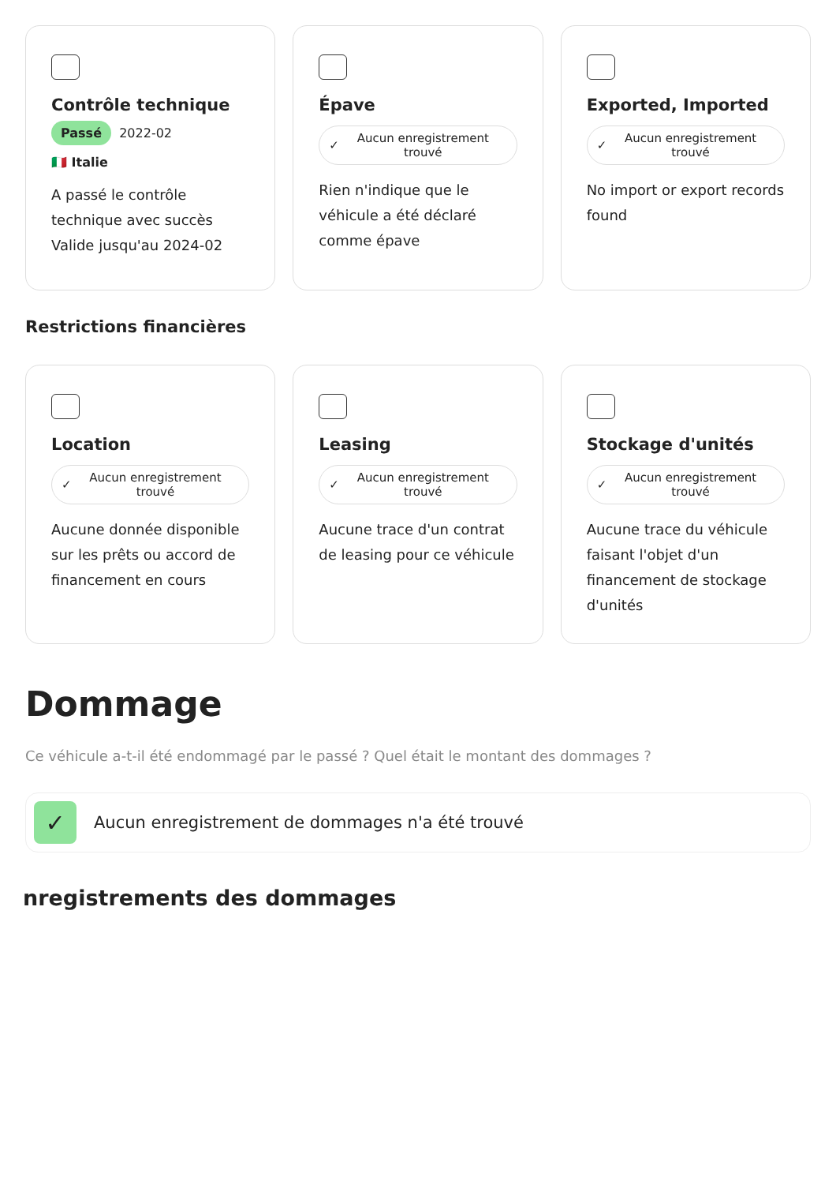Contrôle technique
Passé 2022-02
🇮🇹 Italie
A passé le contrôle technique avec succès Valide jusqu'au 2024-02
Épave
✓ Aucun enregistrement trouvé
Rien n'indique que le véhicule a été déclaré comme épave
Exported, Imported
✓ Aucun enregistrement trouvé
No import or export records found
Restrictions financières
Location
✓ Aucun enregistrement trouvé
Aucune donnée disponible sur les prêts ou accord de financement en cours
Leasing
✓ Aucun enregistrement trouvé
Aucune trace d'un contrat de leasing pour ce véhicule
Stockage d'unités
✓ Aucun enregistrement trouvé
Aucune trace du véhicule faisant l'objet d'un financement de stockage d'unités
Dommage
Ce véhicule a-t-il été endommagé par le passé ? Quel était le montant des dommages ?
✓
Aucun enregistrement de dommages n'a été trouvé
nregistrements des dommages